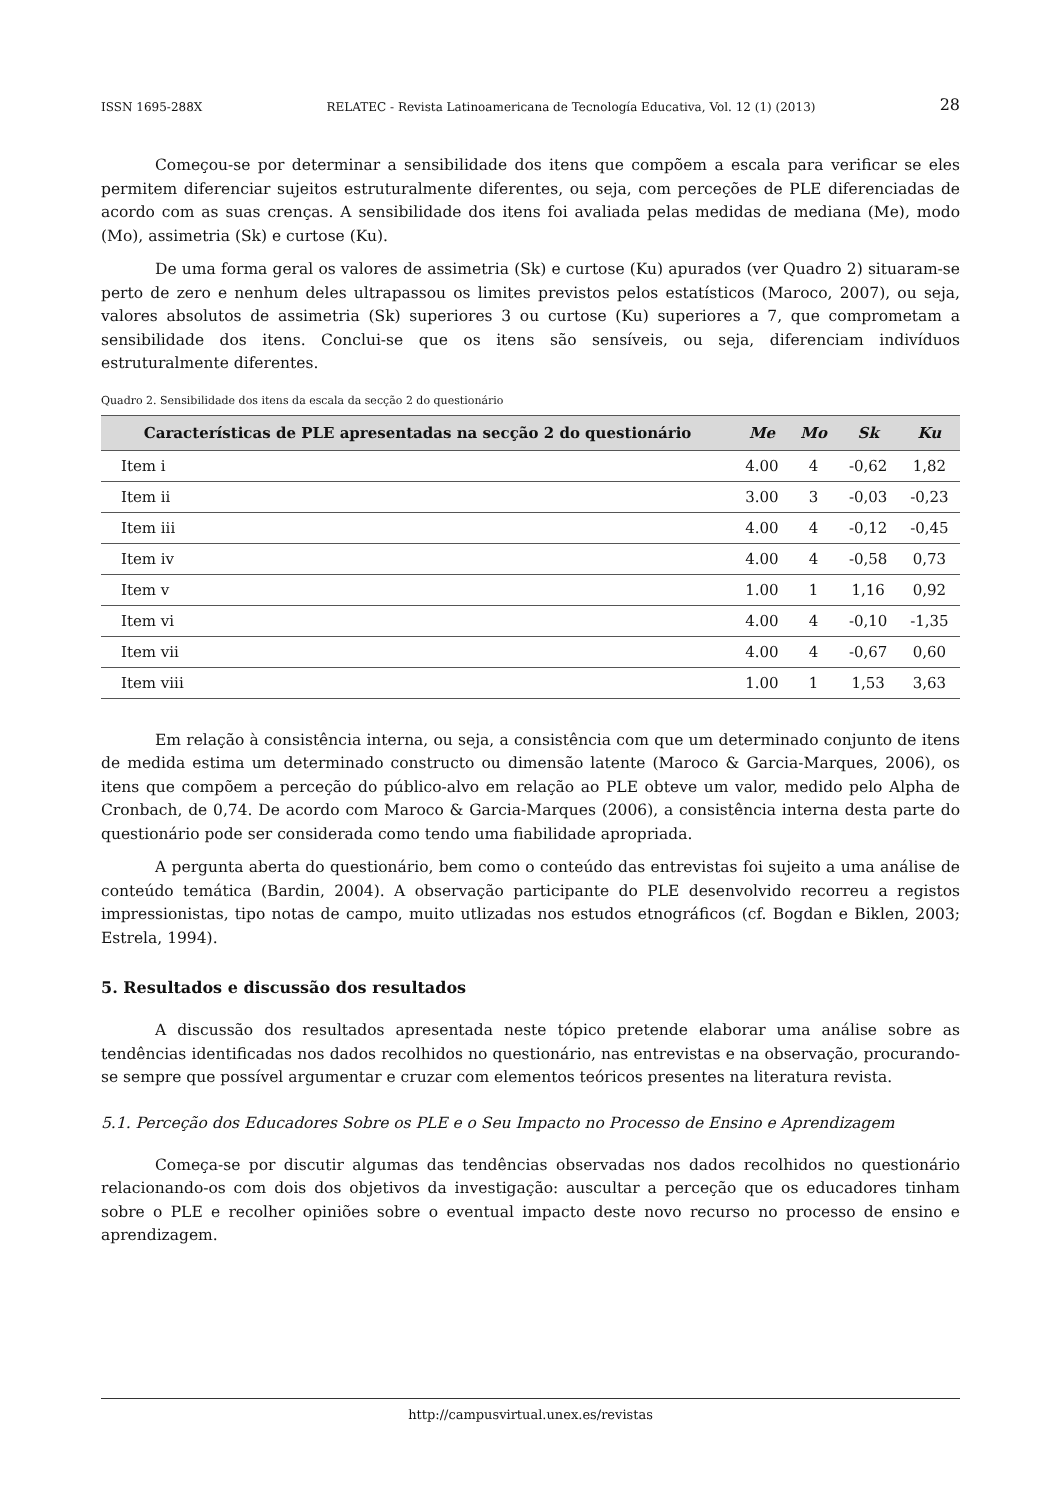ISSN 1695-288X RELATEC - Revista Latinoamericana de Tecnología Educativa, Vol. 12 (1) (2013) 28
Começou-se por determinar a sensibilidade dos itens que compõem a escala para verificar se eles permitem diferenciar sujeitos estruturalmente diferentes, ou seja, com perceções de PLE diferenciadas de acordo com as suas crenças. A sensibilidade dos itens foi avaliada pelas medidas de mediana (Me), modo (Mo), assimetria (Sk) e curtose (Ku).
De uma forma geral os valores de assimetria (Sk) e curtose (Ku) apurados (ver Quadro 2) situaram-se perto de zero e nenhum deles ultrapassou os limites previstos pelos estatísticos (Maroco, 2007), ou seja, valores absolutos de assimetria (Sk) superiores 3 ou curtose (Ku) superiores a 7, que comprometam a sensibilidade dos itens. Conclui-se que os itens são sensíveis, ou seja, diferenciam indivíduos estruturalmente diferentes.
Quadro 2. Sensibilidade dos itens da escala da secção 2 do questionário
| Características de PLE apresentadas na secção 2 do questionário | Me | Mo | Sk | Ku |
| --- | --- | --- | --- | --- |
| Item i | 4.00 | 4 | -0,62 | 1,82 |
| Item ii | 3.00 | 3 | -0,03 | -0,23 |
| Item iii | 4.00 | 4 | -0,12 | -0,45 |
| Item iv | 4.00 | 4 | -0,58 | 0,73 |
| Item v | 1.00 | 1 | 1,16 | 0,92 |
| Item vi | 4.00 | 4 | -0,10 | -1,35 |
| Item vii | 4.00 | 4 | -0,67 | 0,60 |
| Item viii | 1.00 | 1 | 1,53 | 3,63 |
Em relação à consistência interna, ou seja, a consistência com que um determinado conjunto de itens de medida estima um determinado constructo ou dimensão latente (Maroco & Garcia-Marques, 2006), os itens que compõem a perceção do público-alvo em relação ao PLE obteve um valor, medido pelo Alpha de Cronbach, de 0,74. De acordo com Maroco & Garcia-Marques (2006), a consistência interna desta parte do questionário pode ser considerada como tendo uma fiabilidade apropriada.
A pergunta aberta do questionário, bem como o conteúdo das entrevistas foi sujeito a uma análise de conteúdo temática (Bardin, 2004). A observação participante do PLE desenvolvido recorreu a registos impressionistas, tipo notas de campo, muito utlizadas nos estudos etnográficos (cf. Bogdan e Biklen, 2003; Estrela, 1994).
5. Resultados e discussão dos resultados
A discussão dos resultados apresentada neste tópico pretende elaborar uma análise sobre as tendências identificadas nos dados recolhidos no questionário, nas entrevistas e na observação, procurando-se sempre que possível argumentar e cruzar com elementos teóricos presentes na literatura revista.
5.1. Perceção dos Educadores Sobre os PLE e o Seu Impacto no Processo de Ensino e Aprendizagem
Começa-se por discutir algumas das tendências observadas nos dados recolhidos no questionário relacionando-os com dois dos objetivos da investigação: auscultar a perceção que os educadores tinham sobre o PLE e recolher opiniões sobre o eventual impacto deste novo recurso no processo de ensino e aprendizagem.
http://campusvirtual.unex.es/revistas